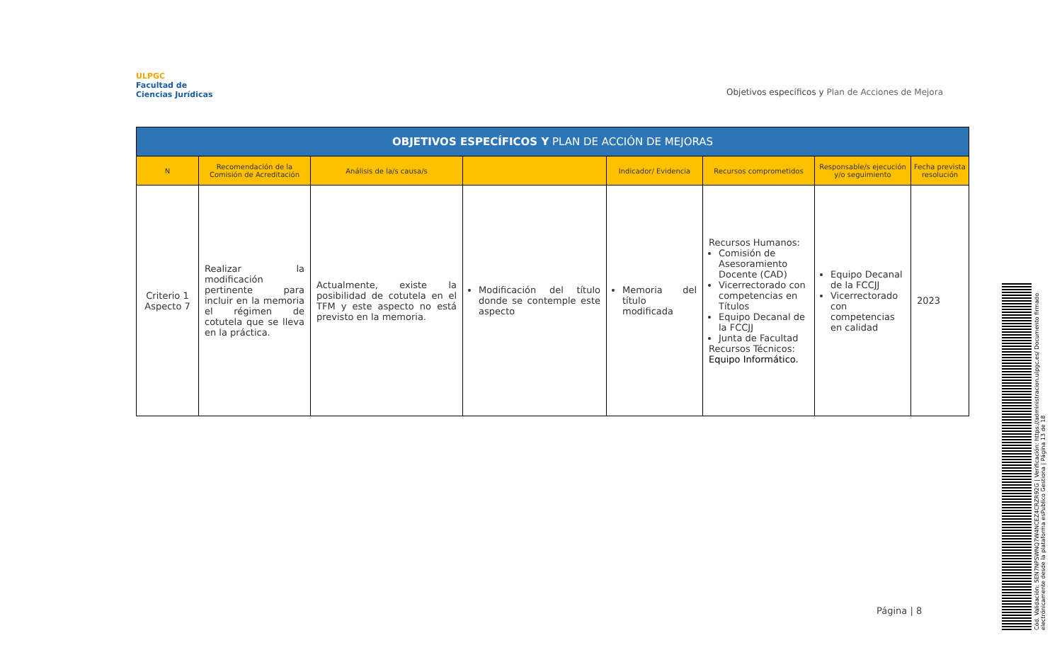ULPGC
Facultad de
Ciencias Jurídicas
Objetivos específicos y Plan de Acciones de Mejora
| OBJETIVOS ESPECÍFICOS Y PLAN DE ACCIÓN DE MEJORAS | | | | | | | |
| --- | --- | --- | --- | --- | --- | --- | --- |
| N | Recomendación de la Comisión de Acreditación | Análisis de la/s causa/s | | Indicador/ Evidencia | Recursos comprometidos | Responsable/s ejecución y/o seguimiento | Fecha prevista resolución |
| Criterio 1 Aspecto 7 | Realizar la modificación pertinente para incluir en la memoria el régimen de cotutela que se lleva en la práctica. | Actualmente, existe la posibilidad de cotutela en el TFM y este aspecto no está previsto en la memoria. | Modificación del título donde se contemple este aspecto | Memoria del título modificada | Recursos Humanos: Comisión de Asesoramiento Docente (CAD) Vicerrectorado con competencias en Títulos Equipo Decanal de la FCCJJ Junta de Facultad Recursos Técnicos: Equipo Informático. | Equipo Decanal de la FCCJJ Vicerrectorado con competencias en calidad | 2023 |
Página | 8
Cód. Validación: 5EN7NPSWNQ7W4NCEZ4CRZR92G | Verificación: https://administracion.ulpgc.es/ Documento firmado electrónicamente desde la plataforma esPublico Gestiona | Página 13 de 18